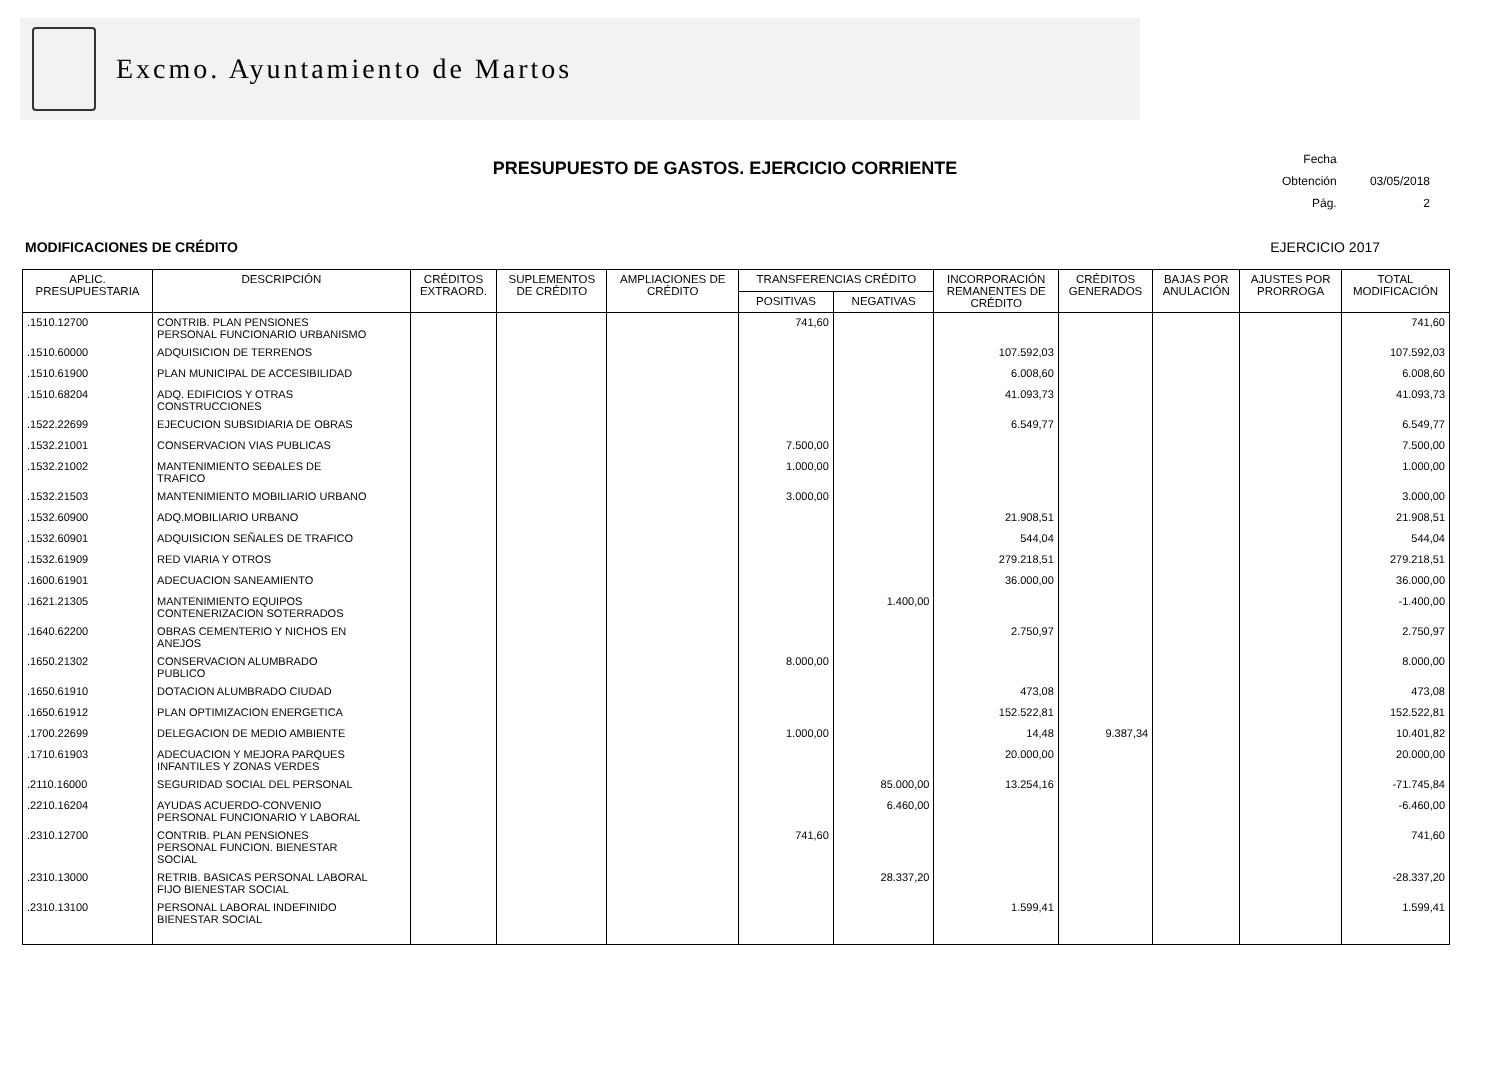Excmo. Ayuntamiento de Martos
Fecha Obtención 03/05/2018
Pág. 2
PRESUPUESTO DE GASTOS. EJERCICIO CORRIENTE
MODIFICACIONES DE CRÉDITO EJERCICIO 2017
| APLIC. PRESUPUESTARIA | DESCRIPCIÓN | CRÉDITOS EXTRAORD. | SUPLEMENTOS DE CRÉDITO | AMPLIACIONES DE CRÉDITO | TRANSFERENCIAS CRÉDITO | | INCORPORACIÓN REMANENTES DE CRÉDITO | CRÉDITOS GENERADOS | BAJAS POR ANULACIÓN | AJUSTES POR PRORROGA | TOTAL MODIFICACIÓN |
| --- | --- | --- | --- | --- | --- | --- | --- | --- | --- | --- | --- |
| | | | | | POSITIVAS | NEGATIVAS | | | | | |
| .1510.12700 | CONTRIB. PLAN PENSIONES PERSONAL FUNCIONARIO URBANISMO | | | | 741,60 | | | | | | 741,60 |
| .1510.60000 | ADQUISICION DE TERRENOS | | | | | | 107.592,03 | | | | 107.592,03 |
| .1510.61900 | PLAN MUNICIPAL DE ACCESIBILIDAD | | | | | | 6.008,60 | | | | 6.008,60 |
| .1510.68204 | ADQ. EDIFICIOS Y OTRAS CONSTRUCCIONES | | | | | | 41.093,73 | | | | 41.093,73 |
| .1522.22699 | EJECUCION SUBSIDIARIA DE OBRAS | | | | | | 6.549,77 | | | | 6.549,77 |
| .1532.21001 | CONSERVACION VIAS PUBLICAS | | | | 7.500,00 | | | | | | 7.500,00 |
| .1532.21002 | MANTENIMIENTO SEÐALES DE TRAFICO | | | | 1.000,00 | | | | | | 1.000,00 |
| .1532.21503 | MANTENIMIENTO MOBILIARIO URBANO | | | | 3.000,00 | | | | | | 3.000,00 |
| .1532.60900 | ADQ.MOBILIARIO URBANO | | | | | | 21.908,51 | | | | 21.908,51 |
| .1532.60901 | ADQUISICION SEÑALES DE TRAFICO | | | | | | 544,04 | | | | 544,04 |
| .1532.61909 | RED VIARIA Y OTROS | | | | | | 279.218,51 | | | | 279.218,51 |
| .1600.61901 | ADECUACION SANEAMIENTO | | | | | | 36.000,00 | | | | 36.000,00 |
| .1621.21305 | MANTENIMIENTO EQUIPOS CONTENERIZACION SOTERRADOS | | | | | 1.400,00 | | | | | -1.400,00 |
| .1640.62200 | OBRAS CEMENTERIO Y NICHOS EN ANEJOS | | | | | | 2.750,97 | | | | 2.750,97 |
| .1650.21302 | CONSERVACION ALUMBRADO PUBLICO | | | | 8.000,00 | | | | | | 8.000,00 |
| .1650.61910 | DOTACION ALUMBRADO CIUDAD | | | | | | 473,08 | | | | 473,08 |
| .1650.61912 | PLAN OPTIMIZACION ENERGETICA | | | | | | 152.522,81 | | | | 152.522,81 |
| .1700.22699 | DELEGACION DE MEDIO AMBIENTE | | | | 1.000,00 | | 14,48 | 9.387,34 | | | 10.401,82 |
| .1710.61903 | ADECUACION Y MEJORA PARQUES INFANTILES Y ZONAS VERDES | | | | | | 20.000,00 | | | | 20.000,00 |
| .2110.16000 | SEGURIDAD SOCIAL DEL PERSONAL | | | | | 85.000,00 | 13.254,16 | | | | -71.745,84 |
| .2210.16204 | AYUDAS ACUERDO-CONVENIO PERSONAL FUNCIONARIO Y LABORAL | | | | | 6.460,00 | | | | | -6.460,00 |
| .2310.12700 | CONTRIB. PLAN PENSIONES PERSONAL FUNCION. BIENESTAR SOCIAL | | | | 741,60 | | | | | | 741,60 |
| .2310.13000 | RETRIB. BASICAS PERSONAL LABORAL FIJO BIENESTAR SOCIAL | | | | | 28.337,20 | | | | | -28.337,20 |
| .2310.13100 | PERSONAL LABORAL INDEFINIDO BIENESTAR SOCIAL | | | | | | 1.599,41 | | | | 1.599,41 |